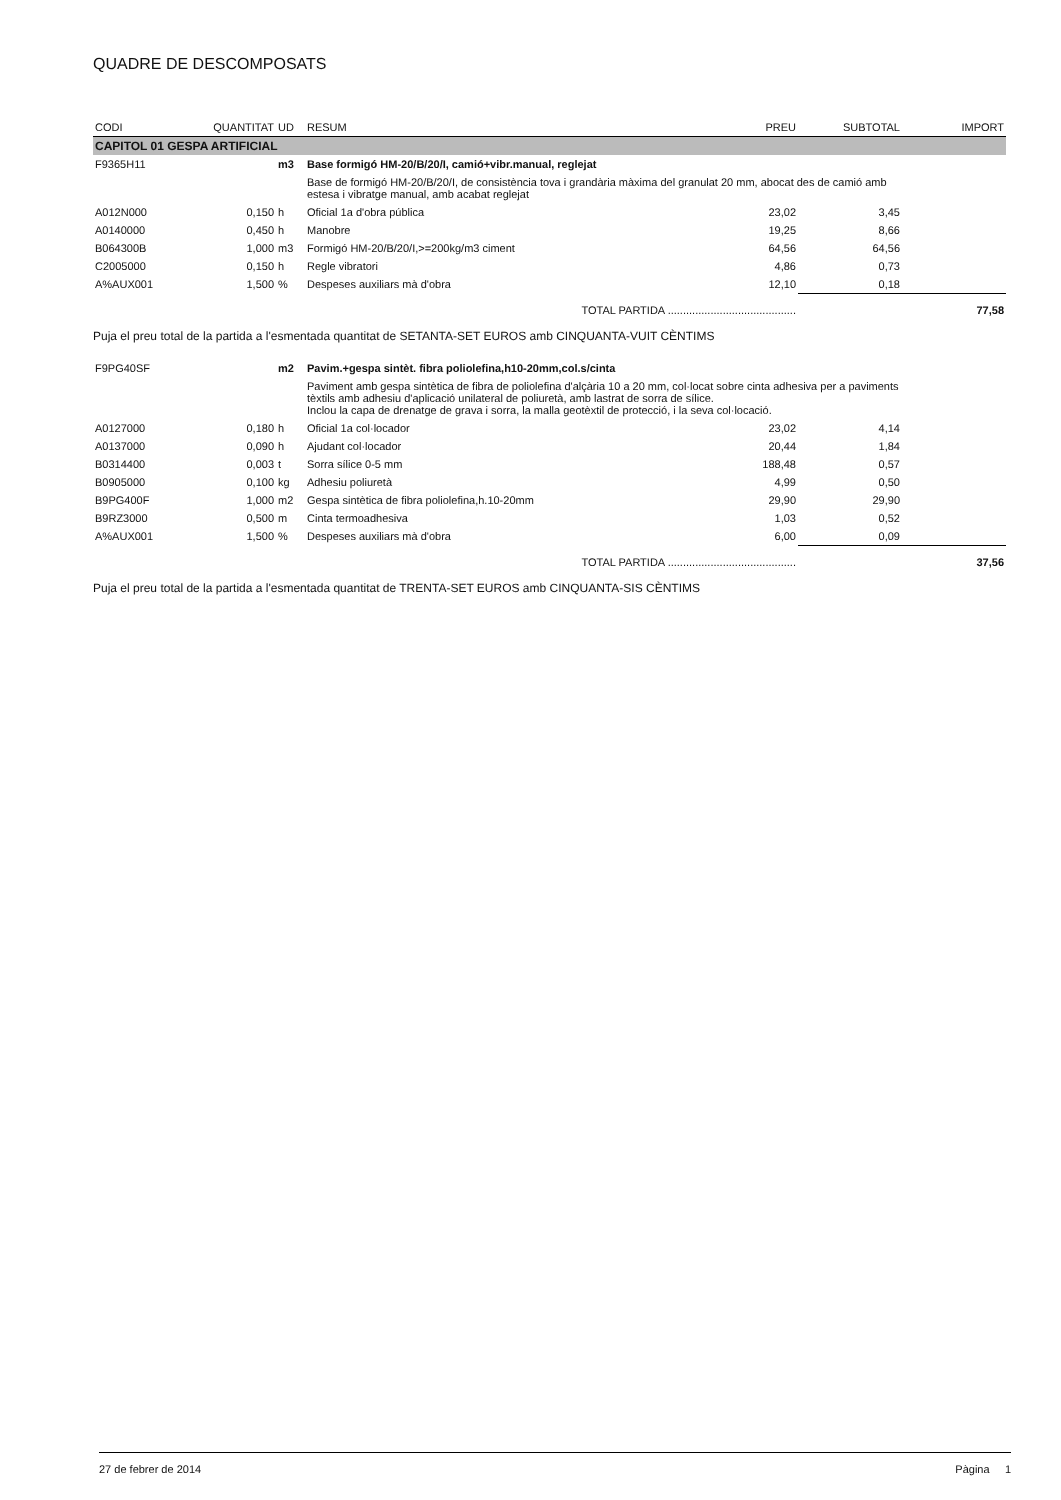QUADRE DE DESCOMPOSATS
| CODI | QUANTITAT | UD | RESUM | PREU | SUBTOTAL | IMPORT |
| --- | --- | --- | --- | --- | --- | --- |
| CAPITOL 01 GESPA ARTIFICIAL | | | | | | |
| F9365H11 | | m3 | Base formigó HM-20/B/20/I, camió+vibr.manual, reglejat | | | |
| | | | Base de formigó HM-20/B/20/I, de consistència tova i grandària màxima del granulat 20 mm, abocat des de camió amb estesa i vibratge manual, amb acabat reglejat | | | |
| A012N000 | 0,150 | h | Oficial 1a d'obra pública | 23,02 | 3,45 | |
| A0140000 | 0,450 | h | Manobre | 19,25 | 8,66 | |
| B064300B | 1,000 | m3 | Formigó HM-20/B/20/I,>=200kg/m3 ciment | 64,56 | 64,56 | |
| C2005000 | 0,150 | h | Regle vibratori | 4,86 | 0,73 | |
| A%AUX001 | 1,500 | % | Despeses auxiliars mà d'obra | 12,10 | 0,18 | |
| TOTAL PARTIDA .......................................... | | | | | | 77,58 |
Puja el preu total de la partida a l'esmentada quantitat de SETANTA-SET EUROS amb CINQUANTA-VUIT CÈNTIMS
| F9PG40SF | | m2 | Pavim.+gespa sintèt. fibra poliolefina,h10-20mm,col.s/cinta | | | |
| | | | Paviment amb gespa sintètica de fibra de poliolefina d'alçària 10 a 20 mm, col·locat sobre cinta adhesiva per a paviments tèxtils amb adhesiu d'aplicació unilateral de poliuretà, amb lastrat de sorra de sílice. Inclou la capa de drenatge de grava i sorra, la malla geotèxtil de protecció, i la seva col·locació. | | | |
| A0127000 | 0,180 | h | Oficial 1a col·locador | 23,02 | 4,14 | |
| A0137000 | 0,090 | h | Ajudant col·locador | 20,44 | 1,84 | |
| B0314400 | 0,003 | t | Sorra sílice 0-5 mm | 188,48 | 0,57 | |
| B0905000 | 0,100 | kg | Adhesiu poliuretà | 4,99 | 0,50 | |
| B9PG400F | 1,000 | m2 | Gespa sintètica de fibra poliolefina,h.10-20mm | 29,90 | 29,90 | |
| B9RZ3000 | 0,500 | m | Cinta termoadhesiva | 1,03 | 0,52 | |
| A%AUX001 | 1,500 | % | Despeses auxiliars mà d'obra | 6,00 | 0,09 | |
| TOTAL PARTIDA .......................................... | | | | | | 37,56 |
Puja el preu total de la partida a l'esmentada quantitat de TRENTA-SET EUROS amb CINQUANTA-SIS CÈNTIMS
27 de febrer de 2014 Pàgina 1